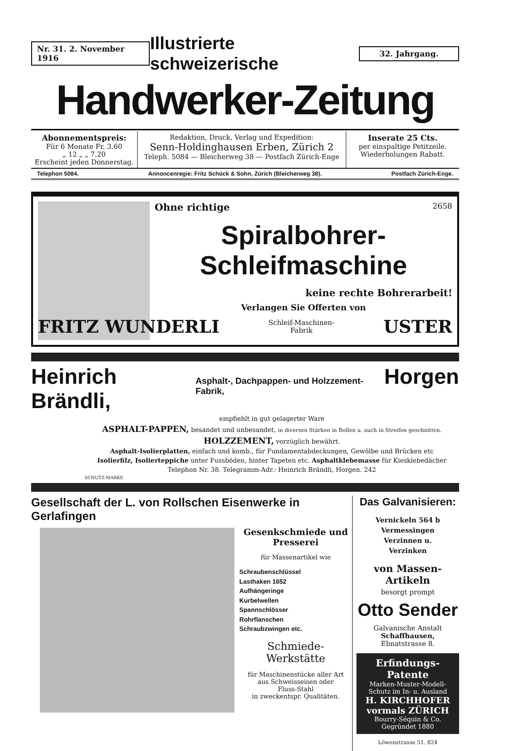Nr. 31. 2. November 1916
Illustrierte schweizerische
32. Jahrgang.
Handwerker-Zeitung
Abonnementspreis:
Für 6 Monate Fr. 3.60
„ 12 „ „ 7.20
Erscheint jeden Donnerstag.
Redaktion, Druck, Verlag und Expedition:
Senn-Holdinghausen Erben, Zürich 2
Teleph. 5084 — Bleicherweg 38 — Postfach Zürich-Enge
Inserate 25 Cts.
per einspaltige Petitzeile.
Wiederholungen Rabatt.
Telephon 5084. Annoncenregie: Fritz Schück & Sohn, Zürich (Bleicherweg 38). Postfach Zürich-Enge.
Ohne richtige 2658
Spiralbohrer-Schleifmaschine
keine rechte Bohrerarbeit!
Verlangen Sie Offerten von
FRITZ WUNDERLI Schleif-Maschinen-
Fabrik USTER
Heinrich Brändli, Asphalt-, Dachpappen- und Holzzement-Fabrik, Horgen
empfiehlt in gut gelagerter Ware
ASPHALT-PAPPEN, besandet und unbesandet, in diversen Stärken in Rollen u. auch in Streifen geschnitten.
HOLZZEMENT, vorzüglich bewährt.
Asphalt-Isolierplatten, einfach und komb., für Fundamentabdeckungen, Gewölbe und Brücken etc
Isolierfilz, Isolierteppiche unter Fussböden, hinter Tapeten etc. Asphaltklebemasse für Kiesklebedächer
Telephon Nr. 38. Telegramm-Adr.: Heinrich Brändli, Horgen. 242
SCHUTZ-MARKE
Gesellschaft der L. von Rollschen Eisenwerke in Gerlafingen
Gesenkschmiede und Presserei
für Massenartikel wie
Schraubenschlüssel
Lasthaken 1652
Aufhängeringe
Kurbelwellen
Spannschlösser
Rohrflanschen
Schraubzwingen etc.
Schmiede-
Werkstätte
für Maschinenstücke aller Art
aus Schweisseisen oder
Fluss-Stahl
in zweckentspr. Qualitäten.
Das Galvanisieren:
Vernickeln 564 b
Vermessingen
Verzinnen u.
Verzinken
von Massen-Artikeln
besorgt prompt
Otto Sender
Galvanische Anstalt
Schaffhausen, Ebnatstrasse 8.
Erfindungs-Patente
Marken-Muster-Modell-Schutz im In- u. Ausland
H. KIRCHHOFER vormals ZÜRICH
Bourry-Séquin & Co. Gegründet 1880
Löwenstrasse 51. 824